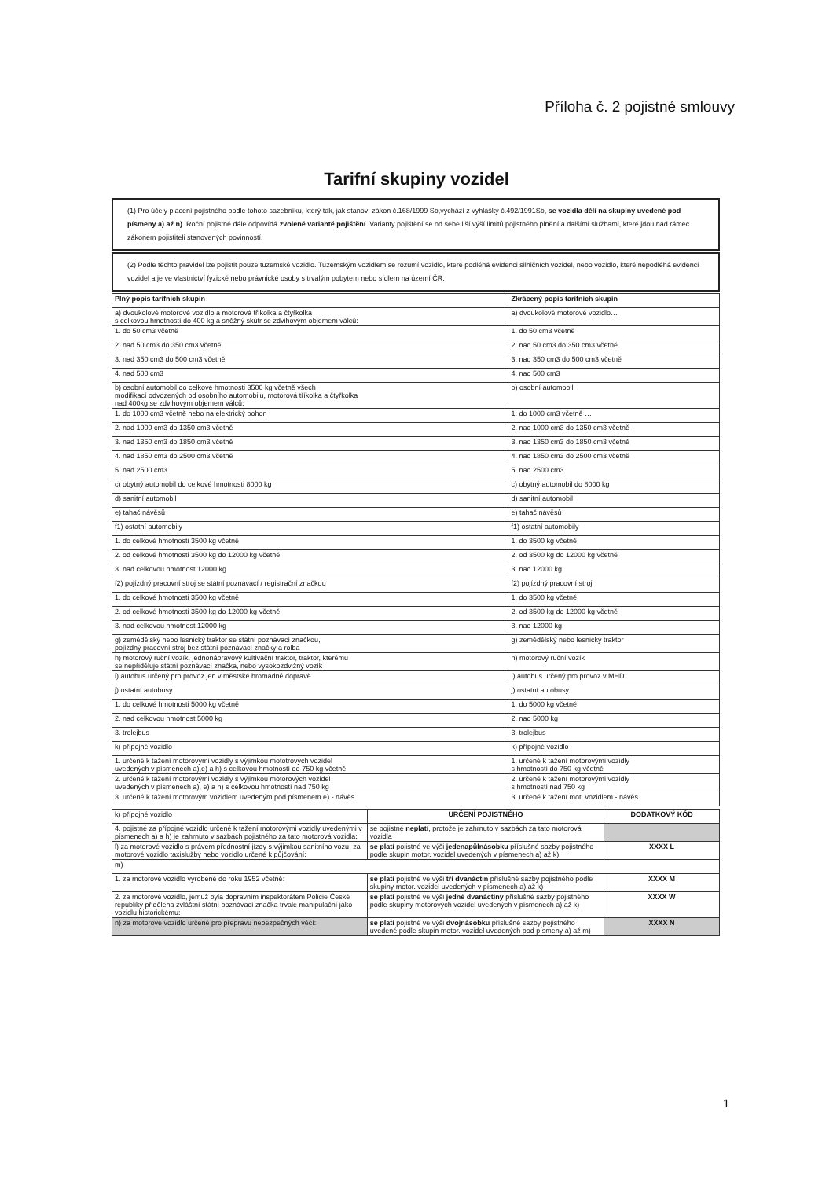Příloha č. 2 pojistné smlouvy
Tarifní skupiny vozidel
(1) Pro účely placení pojistného podle tohoto sazebníku, který tak, jak stanoví zákon č.168/1999 Sb,vychází z vyhlášky č.492/1991Sb, se vozidla dělí na skupiny uvedené pod písmeny a) až n). Roční pojistné dále odpovídá zvolené variantě pojištění. Varianty pojištění se od sebe liší výší limitů pojistného plnění a dalšími službami, které jdou nad rámec zákonem pojistiteli stanovených povinností.
(2) Podle těchto pravidel lze pojistit pouze tuzemské vozidlo. Tuzemským vozidlem se rozumí vozidlo, které podléhá evidenci silničních vozidel, nebo vozidlo, které nepodléhá evidenci vozidel a je ve vlastnictví fyzické nebo právnické osoby s trvalým pobytem nebo sídlem na území ČR.
| Plný popis tarifních skupin | Zkrácený popis tarifních skupin |
| --- | --- |
| a) dvoukolové motorové vozidlo a motorová tříkolka a čtyřkolka s celkovou hmotností do 400 kg a sněžný skútr se zdvihovým objemem válců: | a) dvoukolové motorové vozidlo… |
| 1. do 50 cm3 včetně | 1. do 50 cm3 včetně |
| 2. nad 50 cm3 do 350 cm3 včetně | 2. nad 50 cm3 do 350 cm3 včetně |
| 3. nad 350 cm3 do 500 cm3 včetně | 3. nad 350 cm3 do 500 cm3 včetně |
| 4. nad 500 cm3 | 4. nad 500 cm3 |
| b) osobní automobil do celkové hmotnosti 3500 kg včetně všech modifikací odvozených od osobního automobilu, motorová tříkolka a čtyřkolka nad 400kg se zdvihovým objemem válců: | b) osobní automobil |
| 1. do 1000 cm3 včetně nebo na elektrický pohon | 1. do 1000 cm3 včetně … |
| 2. nad 1000 cm3 do 1350 cm3 včetně | 2. nad 1000 cm3 do 1350 cm3 včetně |
| 3. nad 1350 cm3 do 1850 cm3 včetně | 3. nad 1350 cm3 do 1850 cm3 včetně |
| 4. nad 1850 cm3 do 2500 cm3 včetně | 4. nad 1850 cm3 do 2500 cm3 včetně |
| 5. nad 2500 cm3 | 5. nad 2500 cm3 |
| c) obytný automobil do celkové hmotnosti 8000 kg | c) obytný automobil do 8000 kg |
| d) sanitní automobil | d) sanitní automobil |
| e) tahač návěsů | e) tahač návěsů |
| f1) ostatní automobily | f1) ostatní automobily |
| 1. do celkové hmotnosti 3500 kg včetně | 1. do 3500 kg včetně |
| 2. od celkové hmotnosti 3500 kg do 12000 kg včetně | 2. od 3500 kg do 12000 kg včetně |
| 3. nad celkovou hmotnost 12000 kg | 3. nad 12000 kg |
| f2) pojízdný pracovní stroj se státní poznávací / registrační značkou | f2) pojízdný pracovní stroj |
| 1. do celkové hmotnosti 3500 kg včetně | 1. do 3500 kg včetně |
| 2. od celkové hmotnosti 3500 kg do 12000 kg včetně | 2. od 3500 kg do 12000 kg včetně |
| 3. nad celkovou hmotnost 12000 kg | 3. nad 12000 kg |
| g) zemědělský nebo lesnický traktor se státní poznávací značkou, pojízdný pracovní stroj bez státní poznávací značky a rolba | g) zemědělský nebo lesnický traktor |
| h) motorový ruční vozík, jednonápravový kultivační traktor, traktor, kterému se nepřiděluje státní poznávací značka, nebo vysokozdvižný vozík | h) motorový ruční vozík |
| i) autobus určený pro provoz jen v městské hromadné dopravě | i) autobus určený pro provoz v MHD |
| j) ostatní autobusy | j) ostatní autobusy |
| 1. do celkové hmotnosti 5000 kg včetně | 1. do 5000 kg včetně |
| 2. nad celkovou hmotnost 5000 kg | 2. nad 5000 kg |
| 3. trolejbus | 3. trolejbus |
| k) přípojné vozidlo | k) přípojné vozidlo |
| 1. určené k tažení motorovými vozidly s výjimkou mototrových vozidel uvedených v písmenech a),e) a h) s celkovou hmotností do 750 kg včetně | 1. určené k tažení motorovými vozidly s hmotností do 750 kg včetně |
| 2. určené k tažení motorovými vozidly s výjimkou motorových vozidel uvedených v písmenech a), e) a h) s celkovou hmotností nad 750 kg | 2. určené k tažení motorovými vozidly s hmotností nad 750 kg |
| 3. určené k tažení motorovým vozidlem uvedeným pod písmenem e) - návěs | 3. určené k tažení mot. vozidlem - návěs |
| k) přípojné vozidlo | URČENÍ POJISTNÉHO | DODATKOVÝ KÓD |
| 4. pojistné za přípojné vozidlo určené k tažení motorovými vozidly uvedenými v písmenech a) a h) je zahrnuto v sazbách pojistného za tato motorová vozidla: | se pojistné neplatí , protože je zahrnuto v sazbách za tato motorová vozidla | |
| l) za motorové vozidlo s právem přednostní jízdy s výjimkou sanitního vozu, za motorové vozidlo taxislužby nebo vozidlo určené k půjčování: | se platí pojistné ve výši jedenapůlnásobku příslušné sazby pojistného podle skupin motor. vozidel uvedených v písmenech a) až k) | XXXX L |
| m) | | |
| 1. za motorové vozidlo vyrobené do roku 1952 včetně: | se platí pojistné ve výši tří dvanáctin příslušné sazby pojistného podle skupiny motor. vozidel uvedených v písmenech a) až k) | XXXX M |
| 2. za motorové vozidlo, jemuž byla dopravním inspektorátem Policie České republiky přidělena zvláštní státní poznávací značka trvale manipulační jako vozidlu historickému: | se platí pojistné ve výši jedné dvanáctiny příslušné sazby pojistného podle skupiny motorových vozidel uvedených v písmenech a) až k) | XXXX W |
| n) za motorové vozidlo určené pro přepravu nebezpečných věcí: | se platí pojistné ve výši dvojnásobku příslušné sazby pojistného uvedené podle skupin motor. vozidel uvedených pod písmeny a) až m) | XXXX N |
1